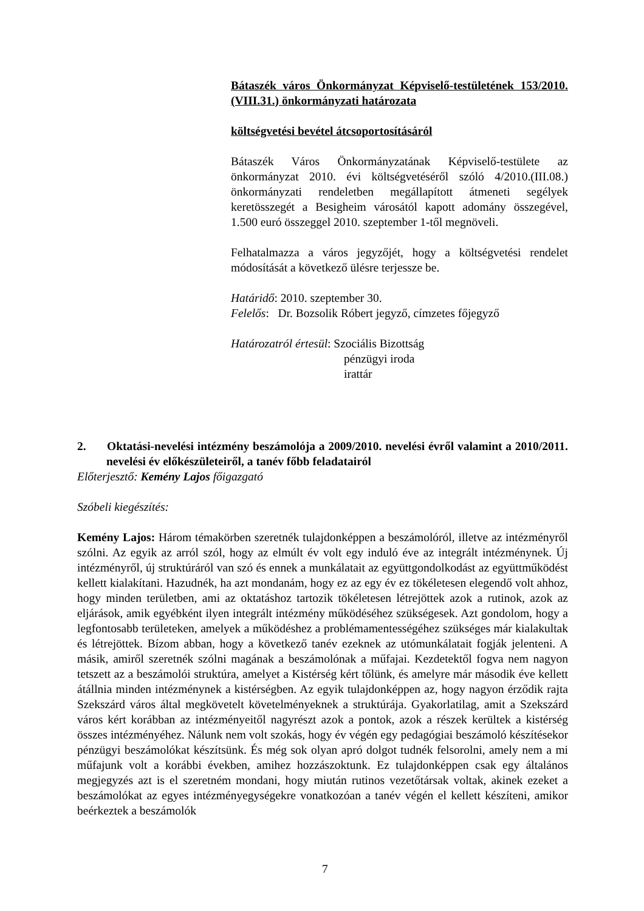Bátaszék város Önkormányzat Képviselő-testületének 153/2010.(VIII.31.) önkormányzati határozata
költségvetési bevétel átcsoportosításáról
Bátaszék Város Önkormányzatának Képviselő-testülete az önkormányzat 2010. évi költségvetéséről szóló 4/2010.(III.08.) önkormányzati rendeletben megállapított átmeneti segélyek keretösszegét a Besigheim városától kapott adomány összegével, 1.500 euró összeggel 2010. szeptember 1-től megnöveli.
Felhatalmazza a város jegyzőjét, hogy a költségvetési rendelet módosítását a következő ülésre terjessze be.
Határidő: 2010. szeptember 30.
Felelős: Dr. Bozsolik Róbert jegyző, címzetes főjegyző
Határozatról értesül: Szociális Bizottság
pénzügyi iroda
irattár
2. Oktatási-nevelési intézmény beszámolója a 2009/2010. nevelési évről valamint a 2010/2011. nevelési év előkészületeiről, a tanév főbb feladatairól
Előterjesztő: Kemény Lajos főigazgató
Szóbeli kiegészítés:
Kemény Lajos: Három témakörben szeretnék tulajdonképpen a beszámolóról, illetve az intézményről szólni. Az egyik az arról szól, hogy az elmúlt év volt egy induló éve az integrált intézménynek. Új intézményről, új struktúráról van szó és ennek a munkálatait az együttgondolkodást az együttműködést kellett kialakítani. Hazudnék, ha azt mondanám, hogy ez az egy év ez tökéletesen elegendő volt ahhoz, hogy minden területben, ami az oktatáshoz tartozik tökéletesen létrejöttek azok a rutinok, azok az eljárások, amik egyébként ilyen integrált intézmény működéséhez szükségesek. Azt gondolom, hogy a legfontosabb területeken, amelyek a működéshez a problémamentességéhez szükséges már kialakultak és létrejöttek. Bízom abban, hogy a következő tanév ezeknek az utómunkálatait fogják jelenteni. A másik, amiről szeretnék szólni magának a beszámolónak a műfajai. Kezdetektől fogva nem nagyon tetszett az a beszámolói struktúra, amelyet a Kistérség kért tőlünk, és amelyre már második éve kellett átállnia minden intézménynek a kistérségben. Az egyik tulajdonképpen az, hogy nagyon érződik rajta Szekszárd város által megkövetelt követelményeknek a struktúrája. Gyakorlatilag, amit a Szekszárd város kért korábban az intézményeitől nagyrészt azok a pontok, azok a részek kerültek a kistérség összes intézményéhez. Nálunk nem volt szokás, hogy év végén egy pedagógiai beszámoló készítésekor pénzügyi beszámolókat készítsünk. És még sok olyan apró dolgot tudnék felsorolni, amely nem a mi műfajunk volt a korábbi években, amihez hozzászoktunk. Ez tulajdonképpen csak egy általános megjegyzés azt is el szeretném mondani, hogy miután rutinos vezetőtársak voltak, akinek ezeket a beszámolókat az egyes intézményegységekre vonatkozóan a tanév végén el kellett készíteni, amikor beérkeztek a beszámolók
7